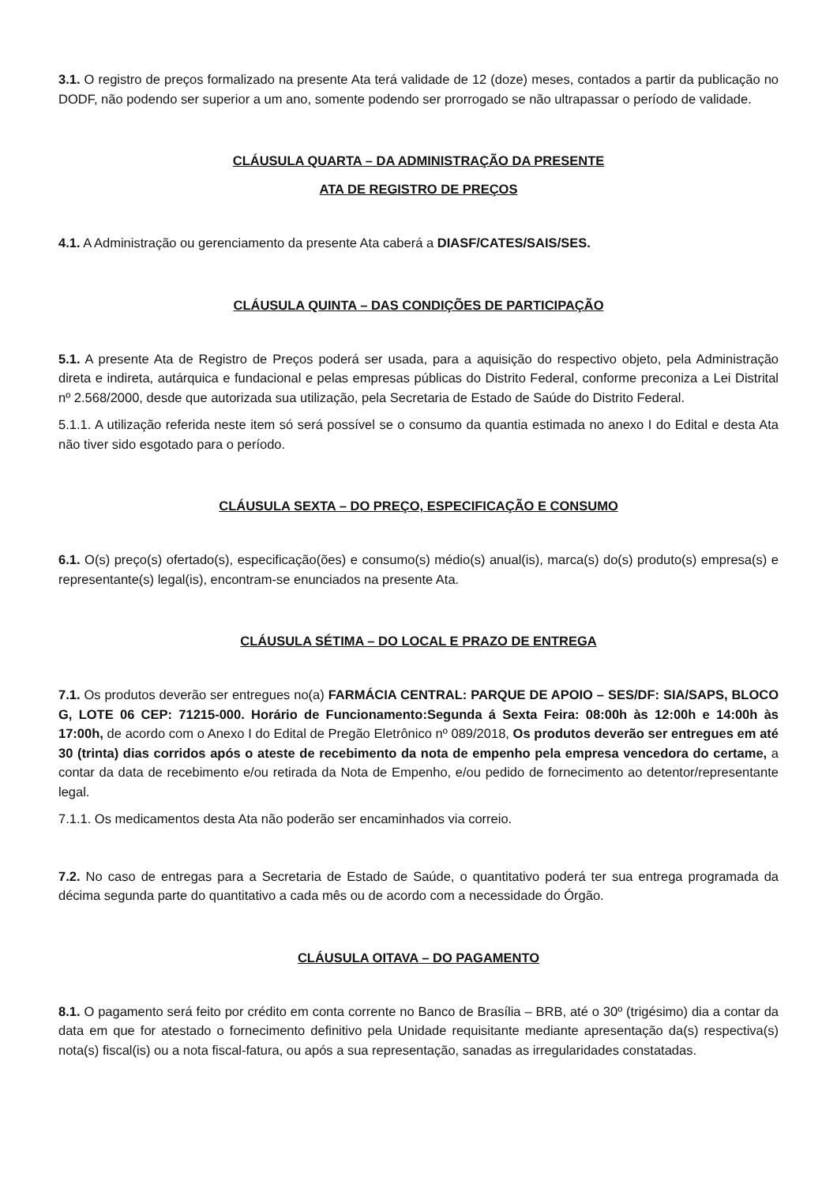3.1. O registro de preços formalizado na presente Ata terá validade de 12 (doze) meses, contados a partir da publicação no DODF, não podendo ser superior a um ano, somente podendo ser prorrogado se não ultrapassar o período de validade.
CLÁUSULA QUARTA – DA ADMINISTRAÇÃO DA PRESENTE
ATA DE REGISTRO DE PREÇOS
4.1. A Administração ou gerenciamento da presente Ata caberá a DIASF/CATES/SAIS/SES.
CLÁUSULA QUINTA – DAS CONDIÇÕES DE PARTICIPAÇÃO
5.1. A presente Ata de Registro de Preços poderá ser usada, para a aquisição do respectivo objeto, pela Administração direta e indireta, autárquica e fundacional e pelas empresas públicas do Distrito Federal, conforme preconiza a Lei Distrital nº 2.568/2000, desde que autorizada sua utilização, pela Secretaria de Estado de Saúde do Distrito Federal.
5.1.1. A utilização referida neste item só será possível se o consumo da quantia estimada no anexo I do Edital e desta Ata não tiver sido esgotado para o período.
CLÁUSULA SEXTA – DO PREÇO, ESPECIFICAÇÃO E CONSUMO
6.1. O(s) preço(s) ofertado(s), especificação(ões) e consumo(s) médio(s) anual(is), marca(s) do(s) produto(s) empresa(s) e representante(s) legal(is), encontram-se enunciados na presente Ata.
CLÁUSULA SÉTIMA – DO LOCAL E PRAZO DE ENTREGA
7.1. Os produtos deverão ser entregues no(a) FARMÁCIA CENTRAL: PARQUE DE APOIO – SES/DF: SIA/SAPS, BLOCO G, LOTE 06 CEP: 71215-000. Horário de Funcionamento:Segunda á Sexta Feira: 08:00h às 12:00h e 14:00h às 17:00h, de acordo com o Anexo I do Edital de Pregão Eletrônico nº 089/2018, Os produtos deverão ser entregues em até 30 (trinta) dias corridos após o ateste de recebimento da nota de empenho pela empresa vencedora do certame, a contar da data de recebimento e/ou retirada da Nota de Empenho, e/ou pedido de fornecimento ao detentor/representante legal.
7.1.1. Os medicamentos desta Ata não poderão ser encaminhados via correio.
7.2. No caso de entregas para a Secretaria de Estado de Saúde, o quantitativo poderá ter sua entrega programada da décima segunda parte do quantitativo a cada mês ou de acordo com a necessidade do Órgão.
CLÁUSULA OITAVA – DO PAGAMENTO
8.1. O pagamento será feito por crédito em conta corrente no Banco de Brasília – BRB, até o 30º (trigésimo) dia a contar da data em que for atestado o fornecimento definitivo pela Unidade requisitante mediante apresentação da(s) respectiva(s) nota(s) fiscal(is) ou a nota fiscal-fatura, ou após a sua representação, sanadas as irregularidades constatadas.